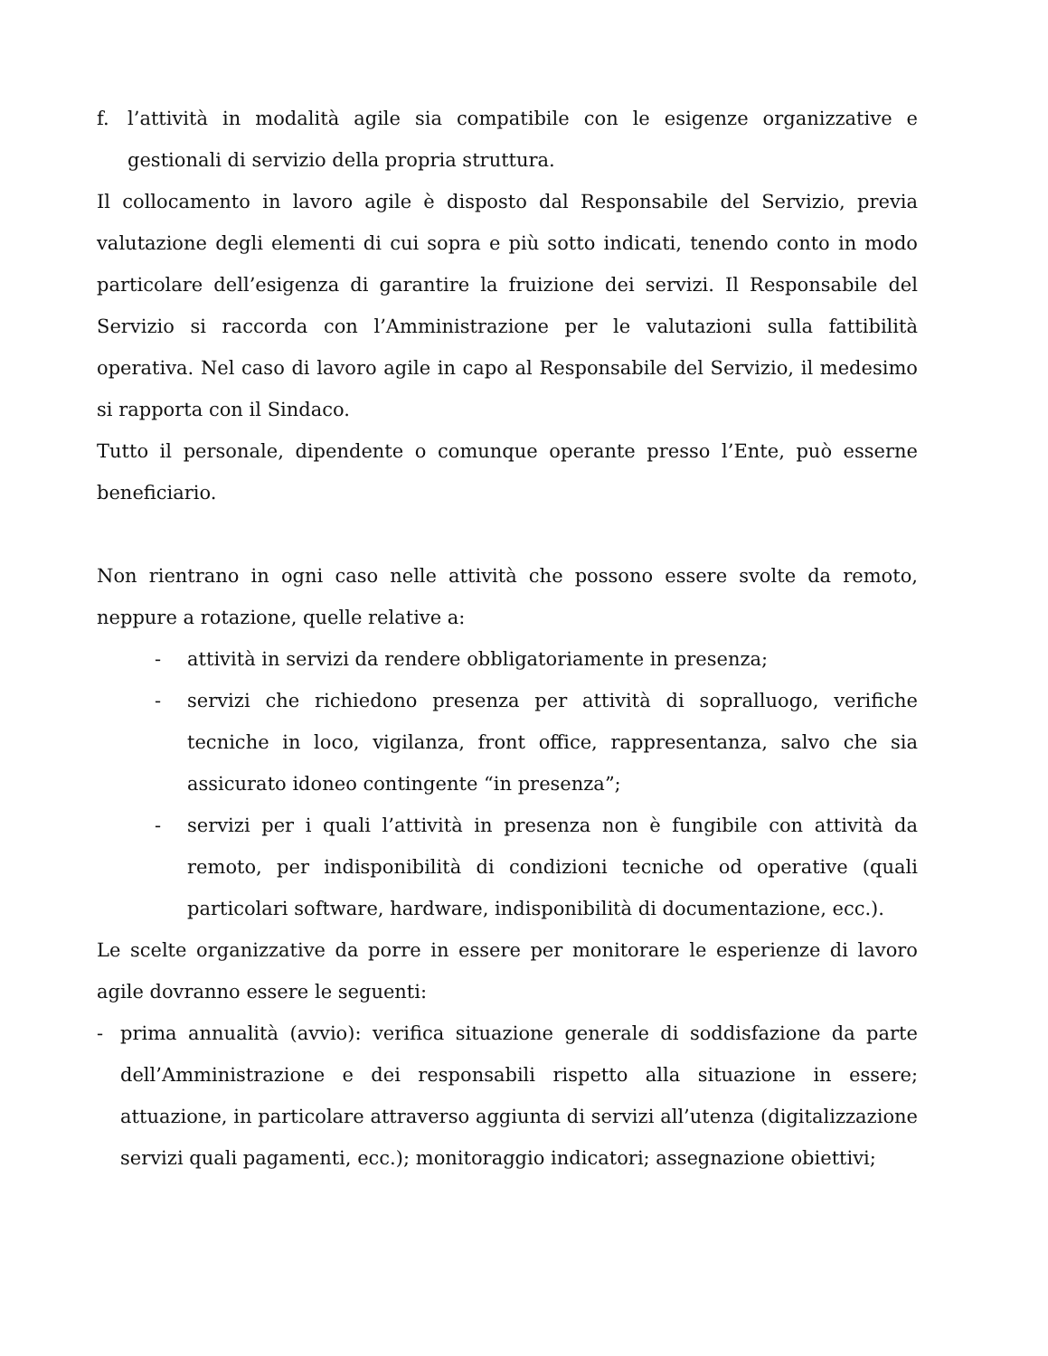f. l’attività in modalità agile sia compatibile con le esigenze organizzative e gestionali di servizio della propria struttura.
Il collocamento in lavoro agile è disposto dal Responsabile del Servizio, previa valutazione degli elementi di cui sopra e più sotto indicati, tenendo conto in modo particolare dell’esigenza di garantire la fruizione dei servizi. Il Responsabile del Servizio si raccorda con l’Amministrazione per le valutazioni sulla fattibilità operativa. Nel caso di lavoro agile in capo al Responsabile del Servizio, il medesimo si rapporta con il Sindaco.
Tutto il personale, dipendente o comunque operante presso l’Ente, può esserne beneficiario.
Non rientrano in ogni caso nelle attività che possono essere svolte da remoto, neppure a rotazione, quelle relative a:
- attività in servizi da rendere obbligatoriamente in presenza;
- servizi che richiedono presenza per attività di sopralluogo, verifiche tecniche in loco, vigilanza, front office, rappresentanza, salvo che sia assicurato idoneo contingente “in presenza”;
- servizi per i quali l’attività in presenza non è fungibile con attività da remoto, per indisponibilità di condizioni tecniche od operative (quali particolari software, hardware, indisponibilità di documentazione, ecc.).
Le scelte organizzative da porre in essere per monitorare le esperienze di lavoro agile dovranno essere le seguenti:
- prima annualità (avvio): verifica situazione generale di soddisfazione da parte dell’Amministrazione e dei responsabili rispetto alla situazione in essere; attuazione, in particolare attraverso aggiunta di servizi all’utenza (digitalizzazione servizi quali pagamenti, ecc.); monitoraggio indicatori; assegnazione obiettivi;